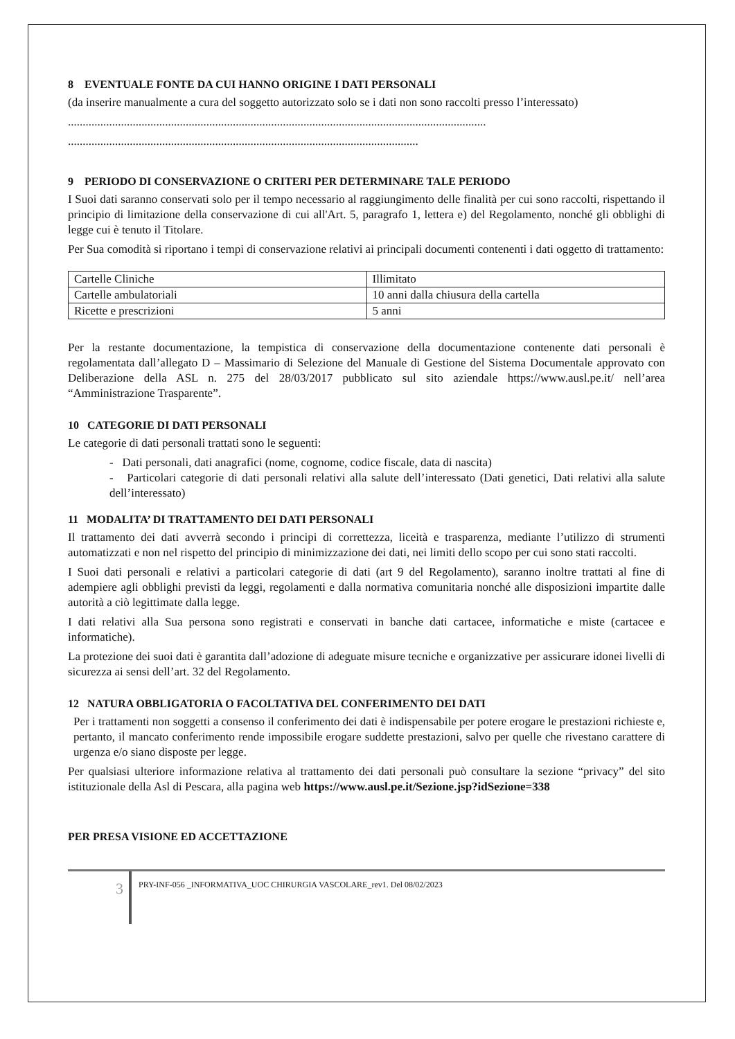8 EVENTUALE FONTE DA CUI HANNO ORIGINE I DATI PERSONALI
(da inserire manualmente a cura del soggetto autorizzato solo se i dati non sono raccolti presso l’interessato)
..............................................................................................................................................
.......................................................................................................................
9 PERIODO DI CONSERVAZIONE O CRITERI PER DETERMINARE TALE PERIODO
I Suoi dati saranno conservati solo per il tempo necessario al raggiungimento delle finalità per cui sono raccolti, rispettando il principio di limitazione della conservazione di cui all'Art. 5, paragrafo 1, lettera e) del Regolamento, nonché gli obblighi di legge cui è tenuto il Titolare.
Per Sua comodità si riportano i tempi di conservazione relativi ai principali documenti contenenti i dati oggetto di trattamento:
| Cartelle Cliniche | Illimitato |
| Cartelle ambulatoriali | 10 anni dalla chiusura della cartella |
| Ricette e prescrizioni | 5 anni |
Per la restante documentazione, la tempistica di conservazione della documentazione contenente dati personali è regolamentata dall’allegato D – Massimario di Selezione del Manuale di Gestione del Sistema Documentale approvato con Deliberazione della ASL n. 275 del 28/03/2017 pubblicato sul sito aziendale https://www.ausl.pe.it/ nell’area “Amministrazione Trasparente”.
10 CATEGORIE DI DATI PERSONALI
Le categorie di dati personali trattati sono le seguenti:
- Dati personali, dati anagrafici (nome, cognome, codice fiscale, data di nascita)
- Particolari categorie di dati personali relativi alla salute dell’interessato (Dati genetici, Dati relativi alla salute dell’interessato)
11 MODALITA’ DI TRATTAMENTO DEI DATI PERSONALI
Il trattamento dei dati avverrà secondo i principi di correttezza, liceità e trasparenza, mediante l’utilizzo di strumenti automatizzati e non nel rispetto del principio di minimizzazione dei dati, nei limiti dello scopo per cui sono stati raccolti.
I Suoi dati personali e relativi a particolari categorie di dati (art 9 del Regolamento), saranno inoltre trattati al fine di adempiere agli obblighi previsti da leggi, regolamenti e dalla normativa comunitaria nonché alle disposizioni impartite dalle autorità a ciò legittimate dalla legge.
I dati relativi alla Sua persona sono registrati e conservati in banche dati cartacee, informatiche e miste (cartacee e informatiche).
La protezione dei suoi dati è garantita dall’adozione di adeguate misure tecniche e organizzative per assicurare idonei livelli di sicurezza ai sensi dell’art. 32 del Regolamento.
12 NATURA OBBLIGATORIA O FACOLTATIVA DEL CONFERIMENTO DEI DATI
Per i trattamenti non soggetti a consenso il conferimento dei dati è indispensabile per potere erogare le prestazioni richieste e, pertanto, il mancato conferimento rende impossibile erogare suddette prestazioni, salvo per quelle che rivestano carattere di urgenza e/o siano disposte per legge.
Per qualsiasi ulteriore informazione relativa al trattamento dei dati personali può consultare la sezione “privacy” del sito istituzionale della Asl di Pescara, alla pagina web https://www.ausl.pe.it/Sezione.jsp?idSezione=338
PER PRESA VISIONE ED ACCETTAZIONE
3
PRY-INF-056 _INFORMATIVA_UOC CHIRURGIA VASCOLARE_rev1. Del 08/02/2023